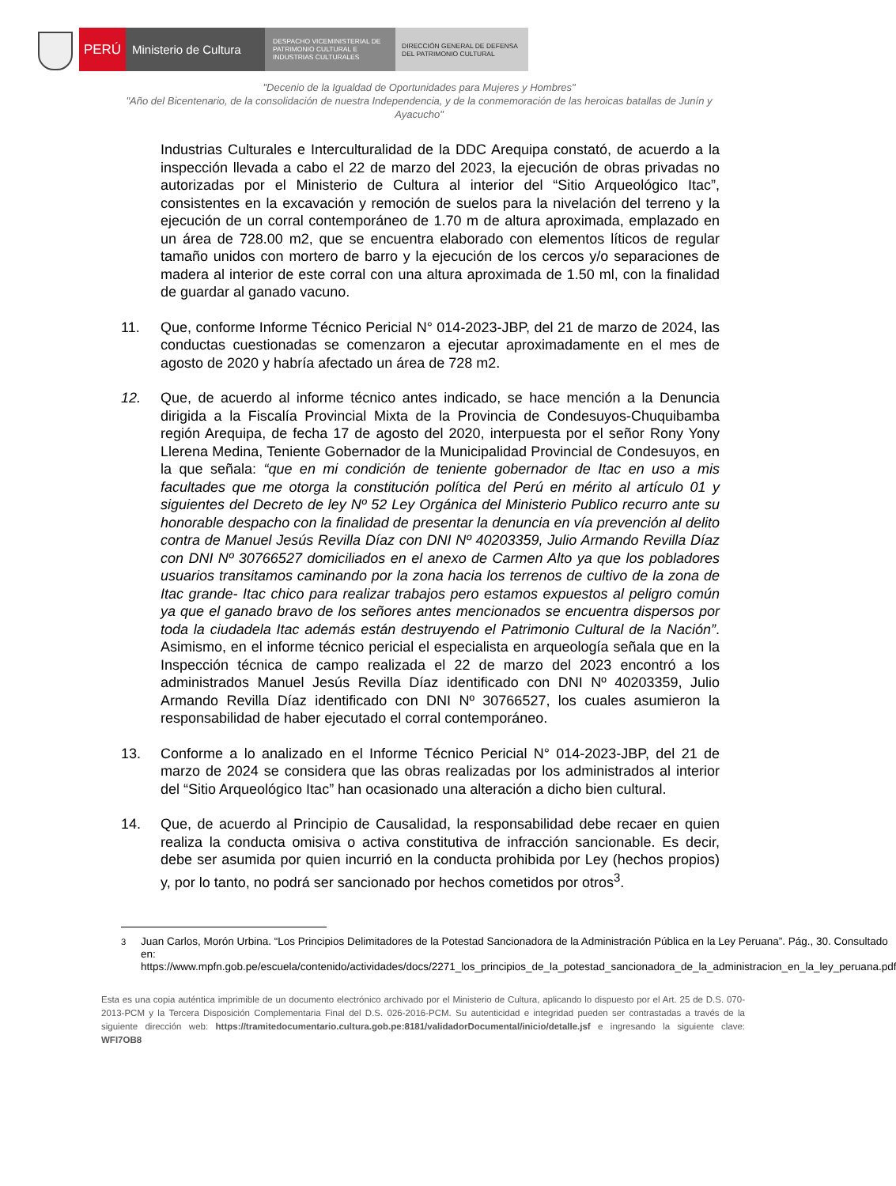PERÚ Ministerio de Cultura
DESPACHO VICEMINISTERIAL DE
PATRIMONIO CULTURAL E
INDUSTRIAS CULTURALES
DIRECCIÓN GENERAL DE DEFENSA
DEL PATRIMONIO CULTURAL
"Decenio de la Igualdad de Oportunidades para Mujeres y Hombres"
"Año del Bicentenario, de la consolidación de nuestra Independencia, y de la conmemoración de las heroicas batallas de Junín y Ayacucho"
Industrias Culturales e Interculturalidad de la DDC Arequipa constató, de acuerdo a la inspección llevada a cabo el 22 de marzo del 2023, la ejecución de obras privadas no autorizadas por el Ministerio de Cultura al interior del “Sitio Arqueológico Itac”, consistentes en la excavación y remoción de suelos para la nivelación del terreno y la ejecución de un corral contemporáneo de 1.70 m de altura aproximada, emplazado en un área de 728.00 m2, que se encuentra elaborado con elementos líticos de regular tamaño unidos con mortero de barro y la ejecución de los cercos y/o separaciones de madera al interior de este corral con una altura aproximada de 1.50 ml, con la finalidad de guardar al ganado vacuno.
11. Que, conforme Informe Técnico Pericial N° 014-2023-JBP, del 21 de marzo de 2024, las conductas cuestionadas se comenzaron a ejecutar aproximadamente en el mes de agosto de 2020 y habría afectado un área de 728 m2.
12. Que, de acuerdo al informe técnico antes indicado, se hace mención a la Denuncia dirigida a la Fiscalía Provincial Mixta de la Provincia de Condesuyos-Chuquibamba región Arequipa, de fecha 17 de agosto del 2020, interpuesta por el señor Rony Yony Llerena Medina, Teniente Gobernador de la Municipalidad Provincial de Condesuyos, en la que señala: “que en mi condición de teniente gobernador de Itac en uso a mis facultades que me otorga la constitución política del Perú en mérito al artículo 01 y siguientes del Decreto de ley Nº 52 Ley Orgánica del Ministerio Publico recurro ante su honorable despacho con la finalidad de presentar la denuncia en vía prevención al delito contra de Manuel Jesús Revilla Díaz con DNI Nº 40203359, Julio Armando Revilla Díaz con DNI Nº 30766527 domiciliados en el anexo de Carmen Alto ya que los pobladores usuarios transitamos caminando por la zona hacia los terrenos de cultivo de la zona de Itac grande- Itac chico para realizar trabajos pero estamos expuestos al peligro común ya que el ganado bravo de los señores antes mencionados se encuentra dispersos por toda la ciudadela Itac además están destruyendo el Patrimonio Cultural de la Nación”. Asimismo, en el informe técnico pericial el especialista en arqueología señala que en la Inspección técnica de campo realizada el 22 de marzo del 2023 encontró a los administrados Manuel Jesús Revilla Díaz identificado con DNI Nº 40203359, Julio Armando Revilla Díaz identificado con DNI Nº 30766527, los cuales asumieron la responsabilidad de haber ejecutado el corral contemporáneo.
13. Conforme a lo analizado en el Informe Técnico Pericial N° 014-2023-JBP, del 21 de marzo de 2024 se considera que las obras realizadas por los administrados al interior del “Sitio Arqueológico Itac” han ocasionado una alteración a dicho bien cultural.
14. Que, de acuerdo al Principio de Causalidad, la responsabilidad debe recaer en quien realiza la conducta omisiva o activa constitutiva de infracción sancionable. Es decir, debe ser asumida por quien incurrió en la conducta prohibida por Ley (hechos propios) y, por lo tanto, no podrá ser sancionado por hechos cometidos por otros<sup>3</sup>.
<sup>3</sup> Juan Carlos, Morón Urbina. “Los Principios Delimitadores de la Potestad Sancionadora de la Administración Pública en la Ley Peruana”. Pág., 30. Consultado en: https://www.mpfn.gob.pe/escuela/contenido/actividades/docs/2271_los_principios_de_la_potestad_sancionadora_de_la_administracion_en_la_ley_peruana.pdf
Esta es una copia auténtica imprimible de un documento electrónico archivado por el Ministerio de Cultura, aplicando lo dispuesto por el Art. 25 de D.S. 070-2013-PCM y la Tercera Disposición Complementaria Final del D.S. 026-2016-PCM. Su autenticidad e integridad pueden ser contrastadas a través de la siguiente dirección web: https://tramitedocumentario.cultura.gob.pe:8181/validadorDocumental/inicio/detalle.jsf e ingresando la siguiente clave: WFI7OB8